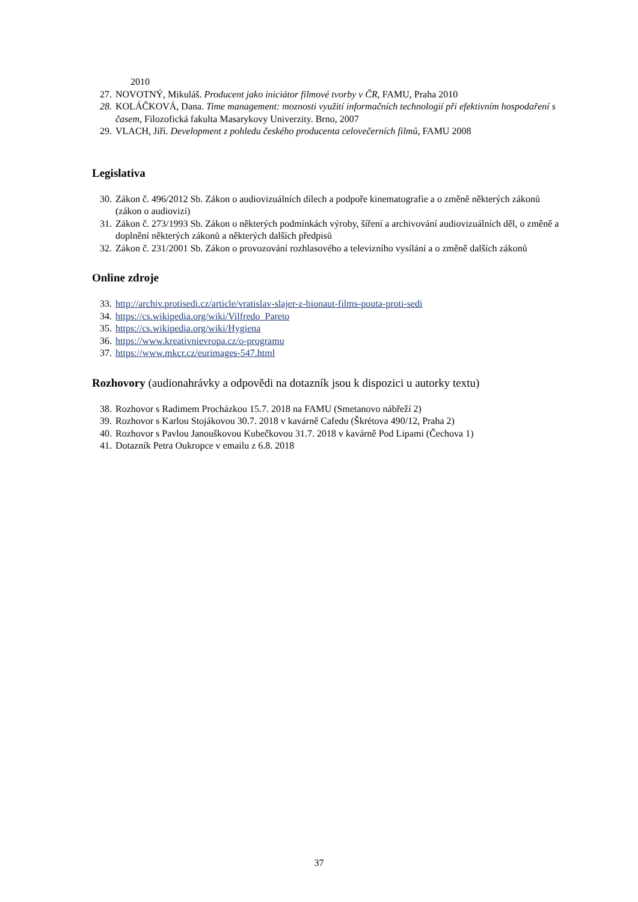2010
27. NOVOTNÝ, Mikuláš. Producent jako iniciátor filmové tvorby v ČR, FAMU, Praha 2010
28. KOLÁČKOVÁ, Dana. Time management: moznosti využití informačních technologií při efektivním hospodaření s časem, Filozofická fakulta Masarykovy Univerzity. Brno, 2007
29. VLACH, Jiří. Development z pohledu českého producenta celovečerních filmů, FAMU 2008
Legislativa
30. Zákon č. 496/2012 Sb. Zákon o audiovizuálních dílech a podpoře kinematografie a o změně některých zákonů (zákon o audiovizi)
31. Zákon č. 273/1993 Sb. Zákon o některých podmínkách výroby, šíření a archivování audiovizuálních děl, o změně a doplnění některých zákonů a některých dalších předpisů
32. Zákon č. 231/2001 Sb. Zákon o provozování rozhlasového a televizního vysílání a o změně dalších zákonů
Online zdroje
33. http://archiv.protisedi.cz/article/vratislav-slajer-z-bionaut-films-pouta-proti-sedi
34. https://cs.wikipedia.org/wiki/Vilfredo_Pareto
35. https://cs.wikipedia.org/wiki/Hygiena
36. https://www.kreativnievropa.cz/o-programu
37. https://www.mkcr.cz/eurimages-547.html
Rozhovory (audionahrávky a odpovědi na dotazník jsou k dispozici u autorky textu)
38. Rozhovor s Radimem Procházkou 15.7. 2018 na FAMU (Smetanovo nábřeží 2)
39. Rozhovor s Karlou Stojákovou 30.7. 2018 v kavárně Cafedu (Škrétova 490/12, Praha 2)
40. Rozhovor s Pavlou Janouškovou Kubečkovou 31.7. 2018 v kavárně Pod Lipami (Čechova 1)
41. Dotazník Petra Oukropce v emailu z 6.8. 2018
37